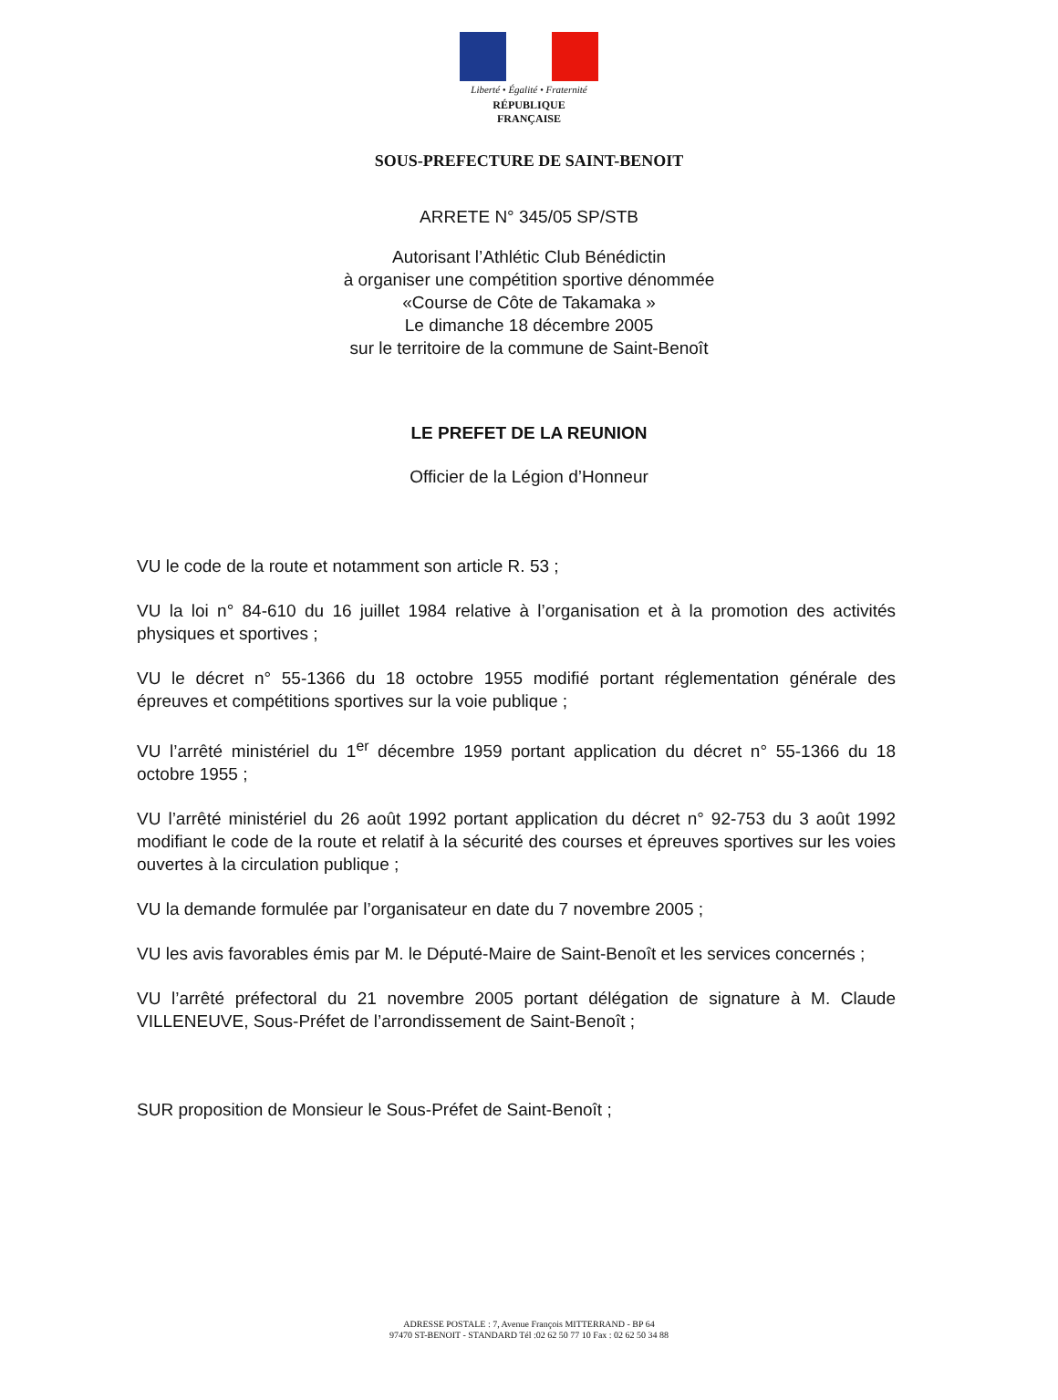Liberté • Égalité • Fraternité
RÉPUBLIQUE FRANÇAISE
SOUS-PREFECTURE DE SAINT-BENOIT
ARRETE N° 345/05 SP/STB
Autorisant l’Athlétic Club Bénédictin
à organiser une compétition sportive dénommée
«Course de Côte de Takamaka »
Le dimanche 18 décembre 2005
sur le territoire de la commune de Saint-Benoît
LE PREFET DE LA REUNION
Officier de la Légion d’Honneur
VU le code de la route et notamment son article R. 53 ;
VU la loi n° 84-610 du 16 juillet 1984 relative à l’organisation et à la promotion des activités physiques et sportives ;
VU le décret n° 55-1366 du 18 octobre 1955 modifié portant réglementation générale des épreuves et compétitions sportives sur la voie publique ;
VU l’arrêté ministériel du 1<sup>er</sup> décembre 1959 portant application du décret n° 55-1366 du 18 octobre 1955 ;
VU l’arrêté ministériel du 26 août 1992 portant application du décret n° 92-753 du 3 août 1992 modifiant le code de la route et relatif à la sécurité des courses et épreuves sportives sur les voies ouvertes à la circulation publique ;
VU la demande formulée par l’organisateur en date du 7 novembre 2005 ;
VU les avis favorables émis par M. le Député-Maire de Saint-Benoît et les services concernés ;
VU l’arrêté préfectoral du 21 novembre 2005 portant délégation de signature à M. Claude VILLENEUVE, Sous-Préfet de l’arrondissement de Saint-Benoît ;
SUR proposition de Monsieur le Sous-Préfet de Saint-Benoît ;
ADRESSE POSTALE : 7, Avenue François MITTERRAND - BP 64
97470 ST-BENOIT - STANDARD Tél :02 62 50 77 10 Fax : 02 62 50 34 88